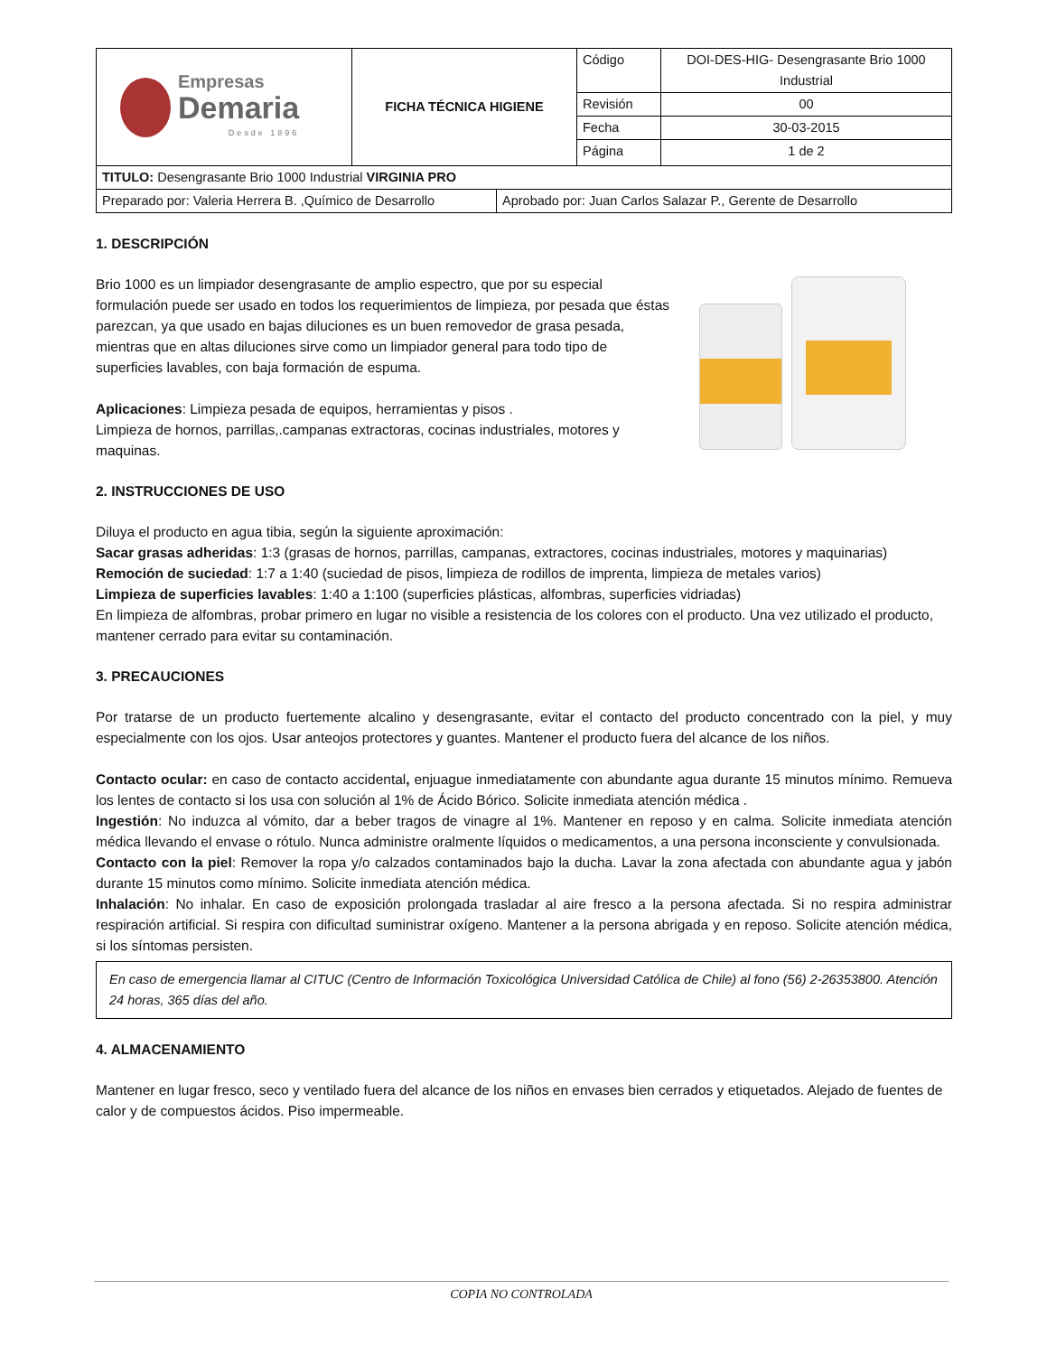| Empresas Demaria Desde 1896 | FICHA TÉCNICA HIGIENE | Código | DOI-DES-HIG- Desengrasante Brio 1000 Industrial |
| | | Revisión | 00 |
| | | Fecha | 30-03-2015 |
| | | Página | 1 de 2 |
| TITULO: Desengrasante Brio 1000 Industrial VIRGINIA PRO | |
| Preparado por: Valeria Herrera B. ,Químico de Desarrollo | Aprobado por: Juan Carlos Salazar P., Gerente de Desarrollo |
1. DESCRIPCIÓN
Brio 1000 es un limpiador desengrasante de amplio espectro, que por su especial formulación puede ser usado en todos los requerimientos de limpieza, por pesada que éstas parezcan, ya que usado en bajas diluciones es un buen removedor de grasa pesada, mientras que en altas diluciones sirve como un limpiador general para todo tipo de superficies lavables, con baja formación de espuma.
Aplicaciones: Limpieza pesada de equipos, herramientas y pisos .
Limpieza de hornos, parrillas,.campanas extractoras, cocinas industriales, motores y maquinas.
2. INSTRUCCIONES DE USO
Diluya el producto en agua tibia, según la siguiente aproximación:
Sacar grasas adheridas: 1:3 (grasas de hornos, parrillas, campanas, extractores, cocinas industriales, motores y maquinarias)
Remoción de suciedad: 1:7 a 1:40 (suciedad de pisos, limpieza de rodillos de imprenta, limpieza de metales varios)
Limpieza de superficies lavables: 1:40 a 1:100 (superficies plásticas, alfombras, superficies vidriadas)
En limpieza de alfombras, probar primero en lugar no visible a resistencia de los colores con el producto. Una vez utilizado el producto, mantener cerrado para evitar su contaminación.
3. PRECAUCIONES
Por tratarse de un producto fuertemente alcalino y desengrasante, evitar el contacto del producto concentrado con la piel, y muy especialmente con los ojos. Usar anteojos protectores y guantes. Mantener el producto fuera del alcance de los niños.
Contacto ocular: en caso de contacto accidental, enjuague inmediatamente con abundante agua durante 15 minutos mínimo. Remueva los lentes de contacto si los usa con solución al 1% de Ácido Bórico. Solicite inmediata atención médica .
Ingestión: No induzca al vómito, dar a beber tragos de vinagre al 1%. Mantener en reposo y en calma. Solicite inmediata atención médica llevando el envase o rótulo. Nunca administre oralmente líquidos o medicamentos, a una persona inconsciente y convulsionada.
Contacto con la piel: Remover la ropa y/o calzados contaminados bajo la ducha. Lavar la zona afectada con abundante agua y jabón durante 15 minutos como mínimo. Solicite inmediata atención médica.
Inhalación: No inhalar. En caso de exposición prolongada trasladar al aire fresco a la persona afectada. Si no respira administrar respiración artificial. Si respira con dificultad suministrar oxígeno. Mantener a la persona abrigada y en reposo. Solicite atención médica, si los síntomas persisten.
En caso de emergencia llamar al CITUC (Centro de Información Toxicológica Universidad Católica de Chile) al fono (56) 2-26353800. Atención 24 horas, 365 días del año.
4. ALMACENAMIENTO
Mantener en lugar fresco, seco y ventilado fuera del alcance de los niños en envases bien cerrados y etiquetados. Alejado de fuentes de calor y de compuestos ácidos. Piso impermeable.
COPIA NO CONTROLADA